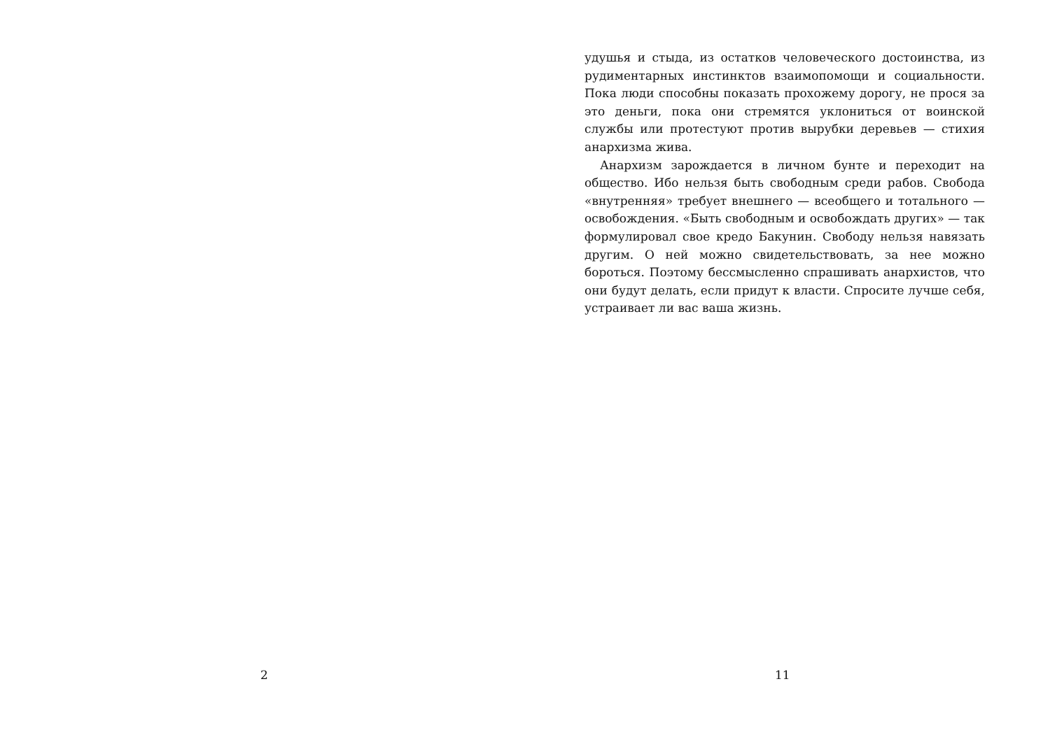2
удушья и стыда, из остатков человеческого достоинства, из рудиментарных инстинктов взаимопомощи и социальности. Пока люди способны показать прохожему дорогу, не прося за это деньги, пока они стремятся уклониться от воинской службы или протестуют против вырубки деревьев — стихия анархизма жива.
Анархизм зарождается в личном бунте и переходит на общество. Ибо нельзя быть свободным среди рабов. Свобода «внутренняя» требует внешнего — всеобщего и тотального — освобождения. «Быть свободным и освобождать других» — так формулировал свое кредо Бакунин. Свободу нельзя навязать другим. О ней можно свидетельствовать, за нее можно бороться. Поэтому бессмысленно спрашивать анархистов, что они будут делать, если придут к власти. Спросите лучше себя, устраивает ли вас ваша жизнь.
11